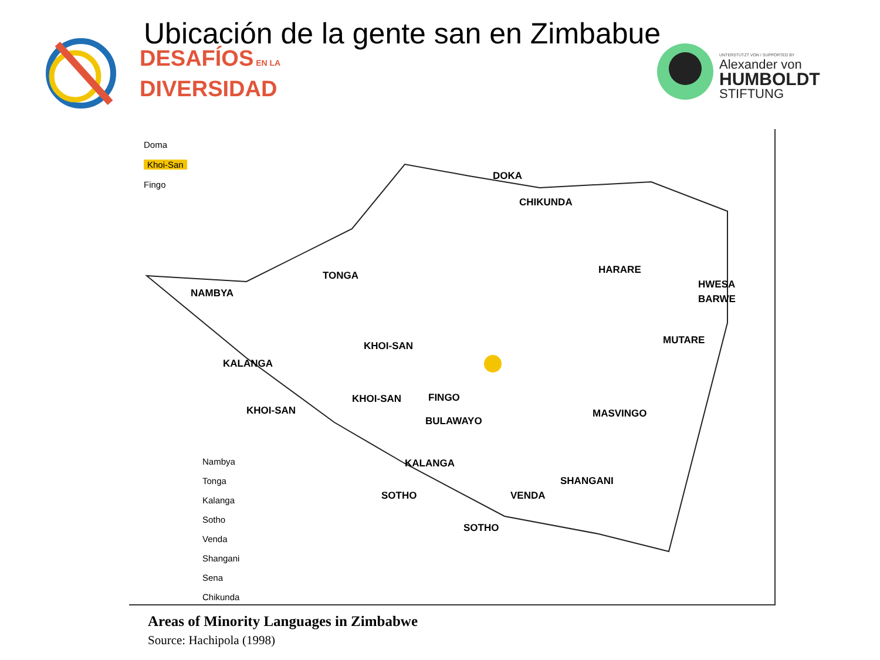Ubicación de la gente san en Zimbabue
DESAFÍOS EN LA
DIVERSIDAD
UNTERSTÜTZT VON / SUPPORTED BY
Alexander von
HUMBOLDT
STIFTUNG
Doma
Khoi-San
Fingo
DOKA
CHIKUNDA
HARARE
HWESA
BARWE
NAMBYA
TONGA
KHOI-SAN MUTARE
KALANGA
KHOI-SAN FINGO
KHOI-SAN
BULAWAYO
MASVINGO
KALANGA
SHANGANI
SOTHO VENDA
SOTHO
Nambya
Tonga
Kalanga
Sotho
Venda
Shangani
Sena
Chikunda
Areas of Minority Languages in Zimbabwe
Source: Hachipola (1998)